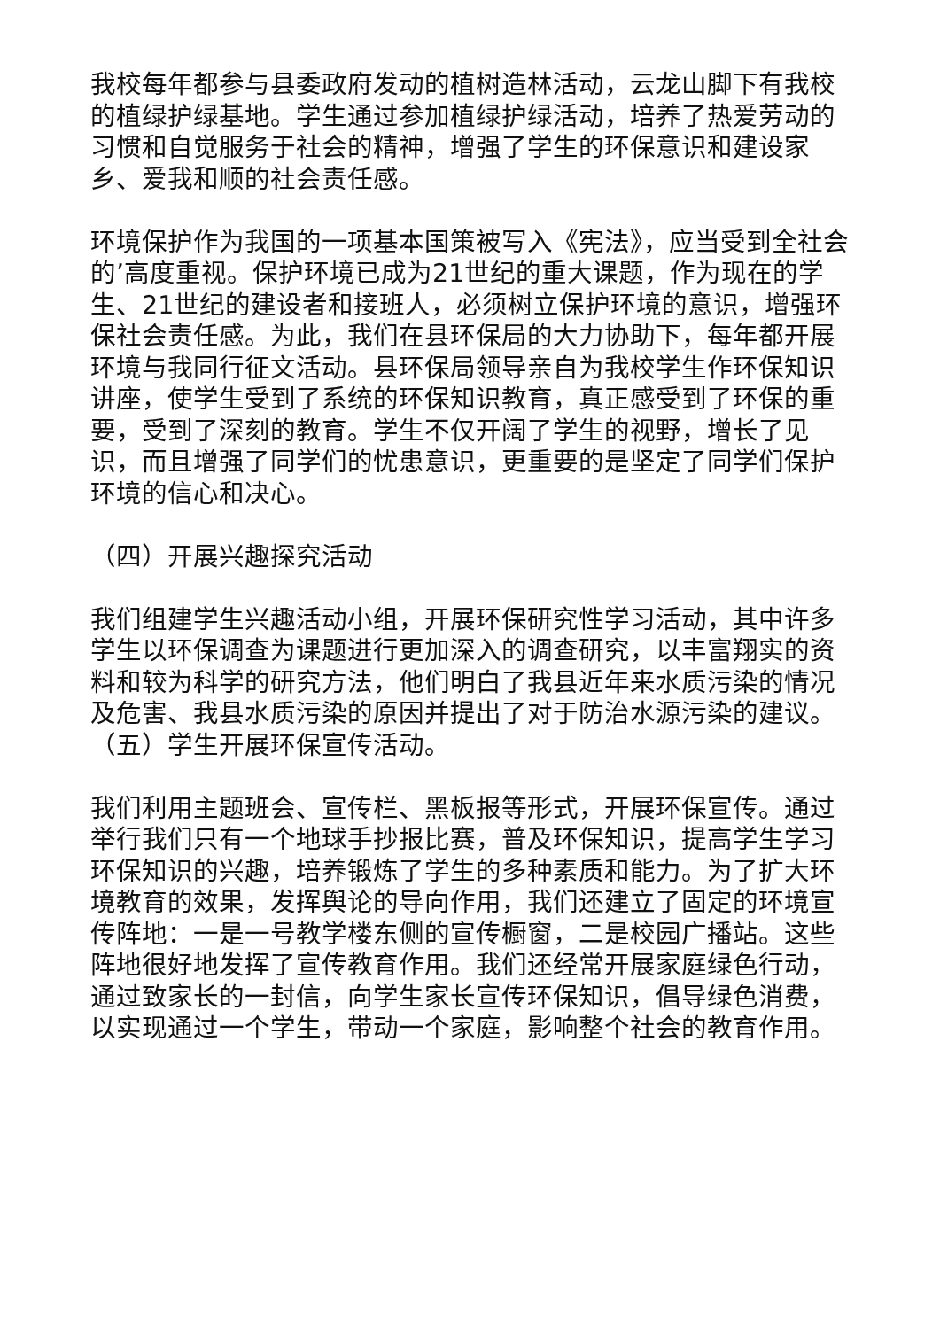我校每年都参与县委政府发动的植树造林活动，云龙山脚下有我校的植绿护绿基地。学生通过参加植绿护绿活动，培养了热爱劳动的习惯和自觉服务于社会的精神，增强了学生的环保意识和建设家乡、爱我和顺的社会责任感。
环境保护作为我国的一项基本国策被写入《宪法》，应当受到全社会的’高度重视。保护环境已成为21世纪的重大课题，作为现在的学生、21世纪的建设者和接班人，必须树立保护环境的意识，增强环保社会责任感。为此，我们在县环保局的大力协助下，每年都开展环境与我同行征文活动。县环保局领导亲自为我校学生作环保知识讲座，使学生受到了系统的环保知识教育，真正感受到了环保的重要，受到了深刻的教育。学生不仅开阔了学生的视野，增长了见识，而且增强了同学们的忧患意识，更重要的是坚定了同学们保护环境的信心和决心。
（四）开展兴趣探究活动
我们组建学生兴趣活动小组，开展环保研究性学习活动，其中许多学生以环保调查为课题进行更加深入的调查研究，以丰富翔实的资料和较为科学的研究方法，他们明白了我县近年来水质污染的情况及危害、我县水质污染的原因并提出了对于防治水源污染的建议。（五）学生开展环保宣传活动。
我们利用主题班会、宣传栏、黑板报等形式，开展环保宣传。通过举行我们只有一个地球手抄报比赛，普及环保知识，提高学生学习环保知识的兴趣，培养锻炼了学生的多种素质和能力。为了扩大环境教育的效果，发挥舆论的导向作用，我们还建立了固定的环境宣传阵地：一是一号教学楼东侧的宣传橱窗，二是校园广播站。这些阵地很好地发挥了宣传教育作用。我们还经常开展家庭绿色行动，通过致家长的一封信，向学生家长宣传环保知识，倡导绿色消费，以实现通过一个学生，带动一个家庭，影响整个社会的教育作用。